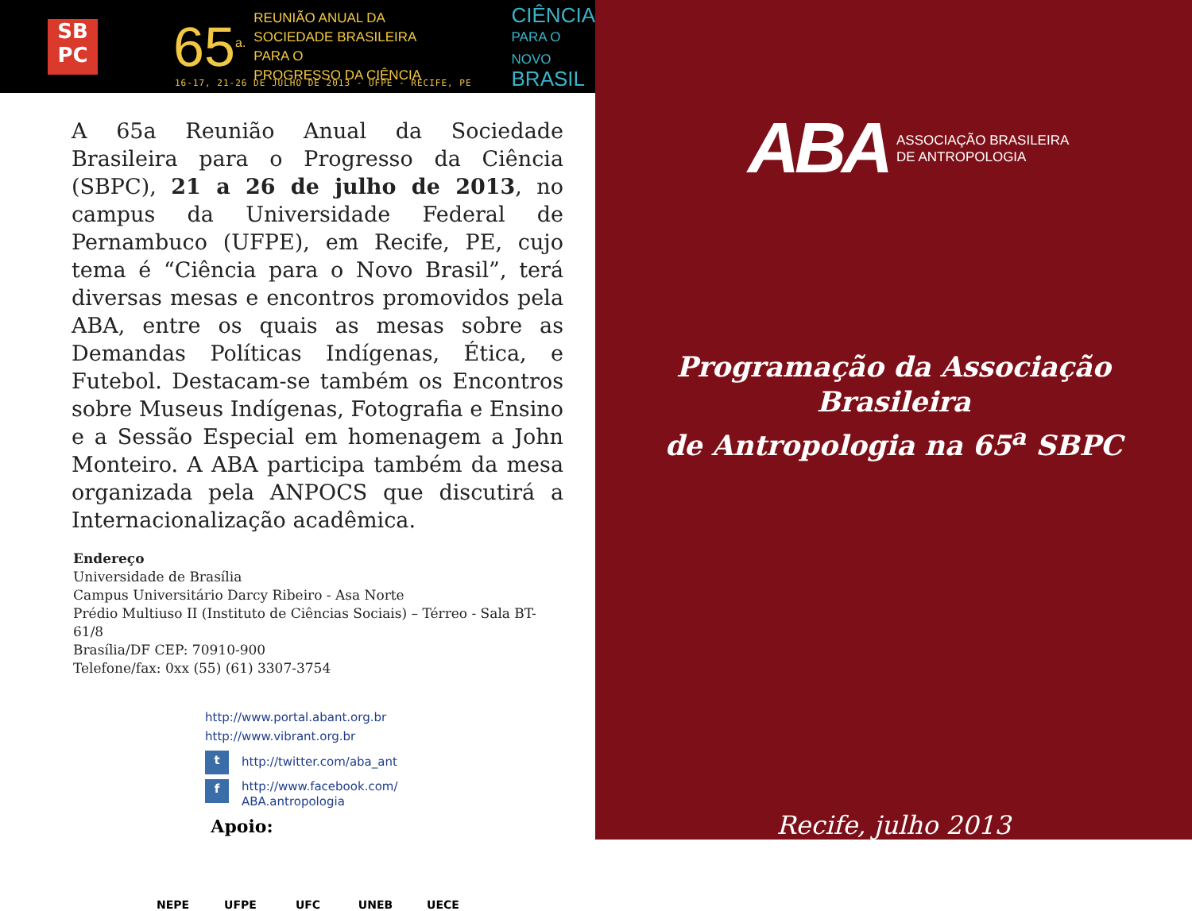SB
PC
65<sup>a.</sup>
REUNIÃO ANUAL DA
SOCIEDADE BRASILEIRA PARA O
PROGRESSO DA CIÊNCIA
CIÊNCIA
PARA O NOVO
BRASIL
16-17, 21-26 DE JULHO DE 2013 - UFPE - RECIFE, PE
A 65a Reunião Anual da Sociedade Brasileira para o Progresso da Ciência (SBPC), 21 a 26 de julho de 2013, no campus da Universidade Federal de Pernambuco (UFPE), em Recife, PE, cujo tema é “Ciência para o Novo Brasil”, terá diversas mesas e encontros promovidos pela ABA, entre os quais as mesas sobre as Demandas Políticas Indígenas, Ética, e Futebol. Destacam-se também os Encontros sobre Museus Indígenas, Fotografia e Ensino e a Sessão Especial em homenagem a John Monteiro. A ABA participa também da mesa organizada pela ANPOCS que discutirá a Internacionalização acadêmica.
Endereço
Universidade de Brasília
Campus Universitário Darcy Ribeiro - Asa Norte
Prédio Multiuso II (Instituto de Ciências Sociais) – Térreo - Sala BT-61/8
Brasília/DF CEP: 70910-900
Telefone/fax: 0xx (55) (61) 3307-3754
http://www.portal.abant.org.br
http://www.vibrant.org.br
t http://twitter.com/aba_ant
f http://www.facebook.com/
ABA.antropologia
Apoio:
NEPE UFPE UFC UNEB UECE
ABA ASSOCIAÇÃO BRASILEIRA
DE ANTROPOLOGIA
Programação da Associação Brasileira
de Antropologia na 65<sup>a</sup> SBPC
Recife, julho 2013